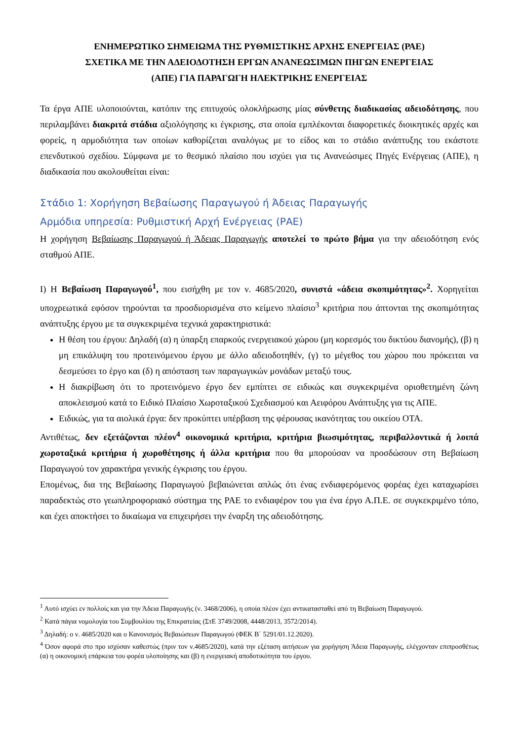ΕΝΗΜΕΡΩΤΙΚΟ ΣΗΜΕΙΩΜΑ ΤΗΣ ΡΥΘΜΙΣΤΙΚΗΣ ΑΡΧΗΣ ΕΝΕΡΓΕΙΑΣ (ΡΑΕ)
ΣΧΕΤΙΚΑ ΜΕ ΤΗΝ ΑΔΕΙΟΔΟΤΗΣΗ ΕΡΓΩΝ ΑΝΑΝΕΩΣΙΜΩΝ ΠΗΓΩΝ ΕΝΕΡΓΕΙΑΣ
(ΑΠΕ) ΓΙΑ ΠΑΡΑΓΩΓΗ ΗΛΕΚΤΡΙΚΗΣ ΕΝΕΡΓΕΙΑΣ
Τα έργα ΑΠΕ υλοποιούνται, κατόπιν της επιτυχούς ολοκλήρωσης μίας σύνθετης διαδικασίας αδειοδότησης, που περιλαμβάνει διακριτά στάδια αξιολόγησης κι έγκρισης, στα οποία εμπλέκονται διαφορετικές διοικητικές αρχές και φορείς, η αρμοδιότητα των οποίων καθορίζεται αναλόγως με το είδος και το στάδιο ανάπτυξης του εκάστοτε επενδυτικού σχεδίου. Σύμφωνα με το θεσμικό πλαίσιο που ισχύει για τις Ανανεώσιμες Πηγές Ενέργειας (ΑΠΕ), η διαδικασία που ακολουθείται είναι:
Στάδιο 1: Χορήγηση Βεβαίωσης Παραγωγού ή Άδειας Παραγωγής
Αρμόδια υπηρεσία: Ρυθμιστική Αρχή Ενέργειας (ΡΑΕ)
Η χορήγηση Βεβαίωσης Παραγωγού ή Άδειας Παραγωγής αποτελεί το πρώτο βήμα για την αδειοδότηση ενός σταθμού ΑΠΕ.
Ι) Η Βεβαίωση Παραγωγού<sup>1</sup>, που εισήχθη με τον ν. 4685/2020, συνιστά «άδεια σκοπιμότητας»<sup>2</sup>. Χορηγείται υποχρεωτικά εφόσον τηρούνται τα προσδιορισμένα στο κείμενο πλαίσιο<sup>3</sup> κριτήρια που άπτονται της σκοπιμότητας ανάπτυξης έργου με τα συγκεκριμένα τεχνικά χαρακτηριστικά:
Η θέση του έργου: Δηλαδή (α) η ύπαρξη επαρκούς ενεργειακού χώρου (μη κορεσμός του δικτύου διανομής), (β) η μη επικάλυψη του προτεινόμενου έργου με άλλο αδειοδοτηθέν, (γ) το μέγεθος του χώρου που πρόκειται να δεσμεύσει το έργο και (δ) η απόσταση των παραγωγικών μονάδων μεταξύ τους.
Η διακρίβωση ότι το προτεινόμενο έργο δεν εμπίπτει σε ειδικώς και συγκεκριμένα οριοθετημένη ζώνη αποκλεισμού κατά το Ειδικό Πλαίσιο Χωροταξικού Σχεδιασμού και Αειφόρου Ανάπτυξης για τις ΑΠΕ.
Ειδικώς, για τα αιολικά έργα: δεν προκύπτει υπέρβαση της φέρουσας ικανότητας του οικείου ΟΤΑ.
Αντιθέτως, δεν εξετάζονται πλέον<sup>4</sup> οικονομικά κριτήρια, κριτήρια βιωσιμότητας, περιβαλλοντικά ή λοιπά χωροταξικά κριτήρια ή χωροθέτησης ή άλλα κριτήρια που θα μπορούσαν να προσδώσουν στη Βεβαίωση Παραγωγού τον χαρακτήρα γενικής έγκρισης του έργου.
Επομένως, δια της Βεβαίωσης Παραγωγού βεβαιώνεται απλώς ότι ένας ενδιαφερόμενος φορέας έχει καταχωρίσει παραδεκτώς στο γεωπληροφοριακό σύστημα της ΡΑΕ το ενδιαφέρον του για ένα έργο Α.Π.Ε. σε συγκεκριμένο τόπο, και έχει αποκτήσει το δικαίωμα να επιχειρήσει την έναρξη της αδειοδότησης.
<sup>1</sup> Αυτό ισχύει εν πολλοίς και για την Άδεια Παραγωγής (ν. 3468/2006), η οποία πλέον έχει αντικατασταθεί από τη Βεβαίωση Παραγωγού.
<sup>2</sup> Κατά πάγια νομολογία του Συμβουλίου της Επικρατείας (ΣτΕ 3749/2008, 4448/2013, 3572/2014).
<sup>3</sup> Δηλαδή: ο ν. 4685/2020 και ο Κανονισμός Βεβαιώσεων Παραγωγού (ΦΕΚ Β΄ 5291/01.12.2020).
<sup>4</sup> Όσον αφορά στο προ ισχύσαν καθεστώς (πριν τον ν.4685/2020), κατά την εξέταση αιτήσεων για χορήγηση Άδεια Παραγωγής, ελέγχονταν επιπροσθέτως (α) η οικονομική επάρκεια του φορέα υλοποίησης και (β) η ενεργειακή αποδοτικότητα του έργου.